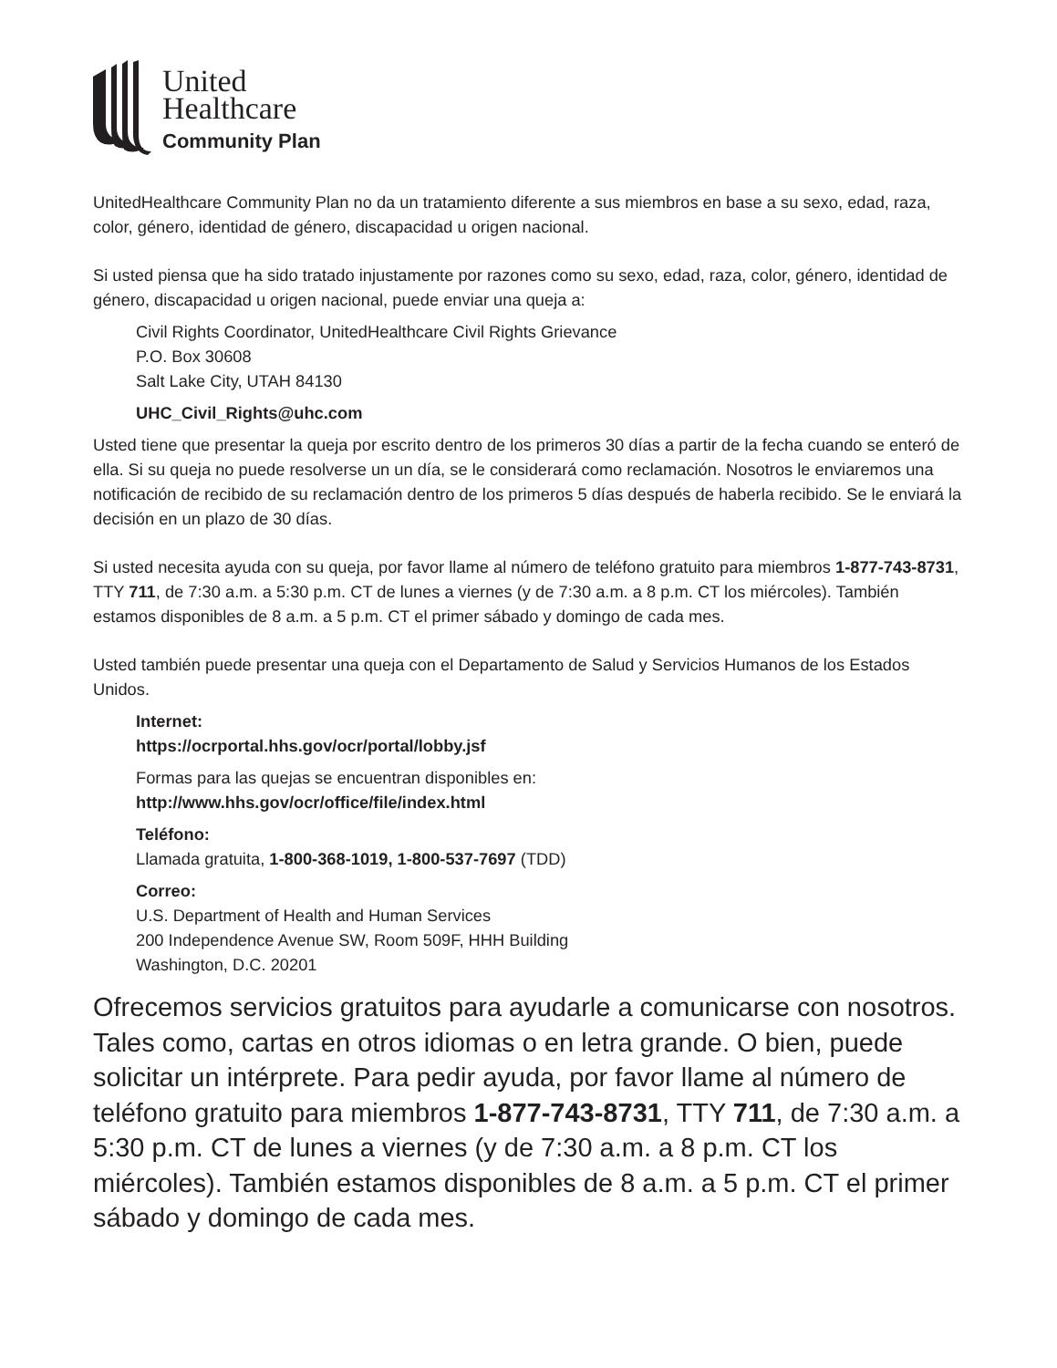United
Healthcare
Community Plan
UnitedHealthcare Community Plan no da un tratamiento diferente a sus miembros en base a su sexo, edad, raza, color, género, identidad de género, discapacidad u origen nacional.
Si usted piensa que ha sido tratado injustamente por razones como su sexo, edad, raza, color, género, identidad de género, discapacidad u origen nacional, puede enviar una queja a:
Civil Rights Coordinator, UnitedHealthcare Civil Rights Grievance
P.O. Box 30608
Salt Lake City, UTAH 84130
UHC_Civil_Rights@uhc.com
Usted tiene que presentar la queja por escrito dentro de los primeros 30 días a partir de la fecha cuando se enteró de ella. Si su queja no puede resolverse un un día, se le considerará como reclamación. Nosotros le enviaremos una notificación de recibido de su reclamación dentro de los primeros 5 días después de haberla recibido. Se le enviará la decisión en un plazo de 30 días.
Si usted necesita ayuda con su queja, por favor llame al número de teléfono gratuito para miembros 1-877-743-8731, TTY 711, de 7:30 a.m. a 5:30 p.m. CT de lunes a viernes (y de 7:30 a.m. a 8 p.m. CT los miércoles). También estamos disponibles de 8 a.m. a 5 p.m. CT el primer sábado y domingo de cada mes.
Usted también puede presentar una queja con el Departamento de Salud y Servicios Humanos de los Estados Unidos.
Internet:
https://ocrportal.hhs.gov/ocr/portal/lobby.jsf
Formas para las quejas se encuentran disponibles en:
http://www.hhs.gov/ocr/office/file/index.html
Teléfono:
Llamada gratuita, 1-800-368-1019, 1-800-537-7697 (TDD)
Correo:
U.S. Department of Health and Human Services
200 Independence Avenue SW, Room 509F, HHH Building
Washington, D.C. 20201
Ofrecemos servicios gratuitos para ayudarle a comunicarse con nosotros. Tales como, cartas en otros idiomas o en letra grande. O bien, puede solicitar un intérprete. Para pedir ayuda, por favor llame al número de teléfono gratuito para miembros 1-877-743-8731, TTY 711, de 7:30 a.m. a 5:30 p.m. CT de lunes a viernes (y de 7:30 a.m. a 8 p.m. CT los miércoles). También estamos disponibles de 8 a.m. a 5 p.m. CT el primer sábado y domingo de cada mes.